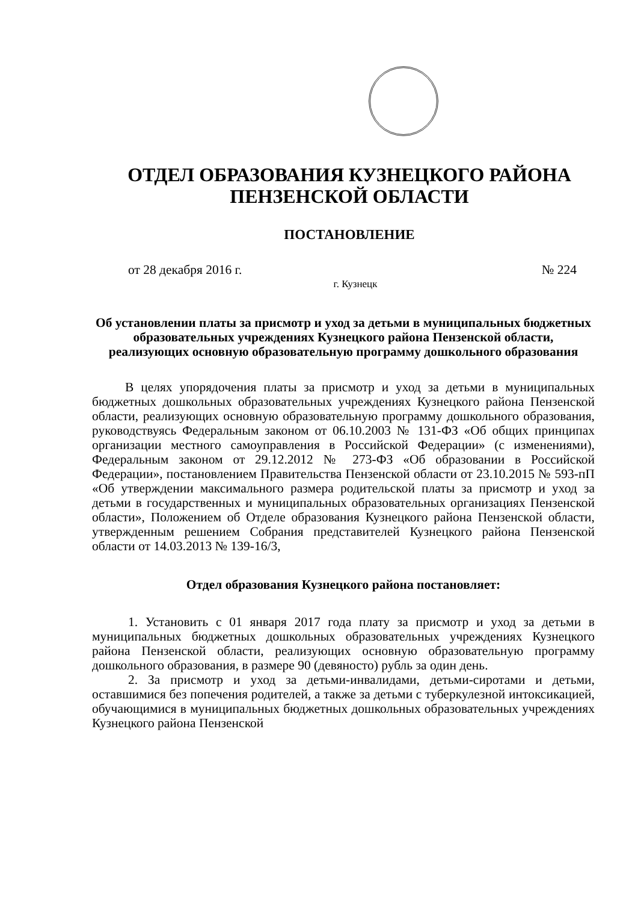ОТДЕЛ ОБРАЗОВАНИЯ КУЗНЕЦКОГО РАЙОНА
ПЕНЗЕНСКОЙ ОБЛАСТИ
ПОСТАНОВЛЕНИЕ
от 28 декабря 2016 г. № 224
г. Кузнецк
Об установлении платы за присмотр и уход за детьми в муниципальных бюджетных образовательных учреждениях Кузнецкого района Пензенской области, реализующих основную образовательную программу дошкольного образования
В целях упорядочения платы за присмотр и уход за детьми в муниципальных бюджетных дошкольных образовательных учреждениях Кузнецкого района Пензенской области, реализующих основную образовательную программу дошкольного образования, руководствуясь Федеральным законом от 06.10.2003 № 131-ФЗ «Об общих принципах организации местного самоуправления в Российской Федерации» (с изменениями), Федеральным законом от 29.12.2012 № 273-ФЗ «Об образовании в Российской Федерации», постановлением Правительства Пензенской области от 23.10.2015 № 593-пП «Об утверждении максимального размера родительской платы за присмотр и уход за детьми в государственных и муниципальных образовательных организациях Пензенской области», Положением об Отделе образования Кузнецкого района Пензенской области, утвержденным решением Собрания представителей Кузнецкого района Пензенской области от 14.03.2013 № 139-16/3,
Отдел образования Кузнецкого района постановляет:
1. Установить с 01 января 2017 года плату за присмотр и уход за детьми в муниципальных бюджетных дошкольных образовательных учреждениях Кузнецкого района Пензенской области, реализующих основную образовательную программу дошкольного образования, в размере 90 (девяносто) рубль за один день.
2. За присмотр и уход за детьми-инвалидами, детьми-сиротами и детьми, оставшимися без попечения родителей, а также за детьми с туберкулезной интоксикацией, обучающимися в муниципальных бюджетных дошкольных образовательных учреждениях Кузнецкого района Пензенской